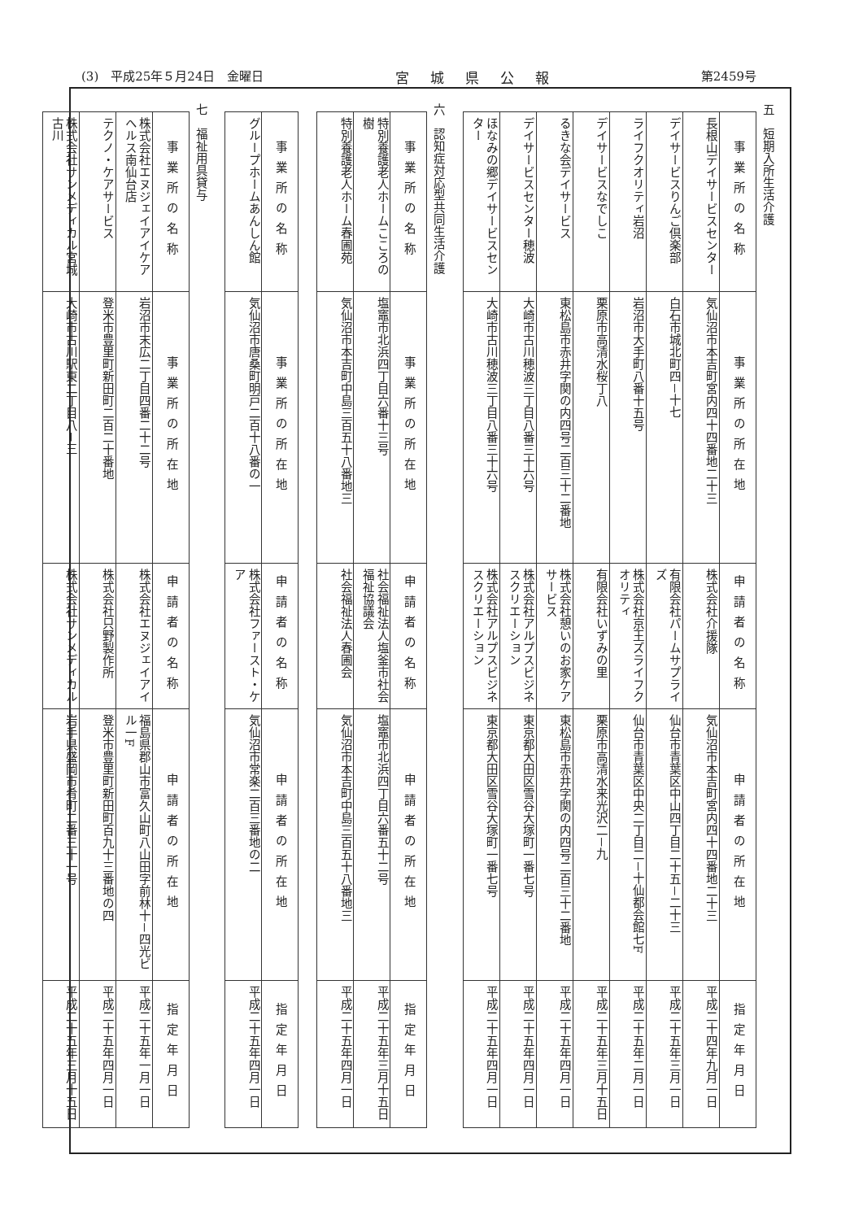(3)　平成25年５月24日　金曜日 宮城県公報 第2459号
五　短期入所生活介護
| 事業所の名称 | 事業所の所在地 | 申請者の名称 | 申請者の所在地 | 指定年月日 |
| --- | --- | --- | --- | --- |
| 長根山デイサービスセンター | 気仙沼市本吉町宮内四十四番地二十三 | 株式会社介援隊 | 気仙沼市本吉町宮内四十四番地二十三 | 平成二十四年九月一日 |
| デイサービスりんご倶楽部 | 白石市城北町四－十七 | 有限会社パームサプライズ | 仙台市青葉区中山四丁目二十五－二十三 | 平成二十五年三月一日 |
| ライフクオリティ岩沼 | 岩沼市大手町八番十五号 | 株式会社京王ズライフクオリティ | 仙台市青葉区中央二丁目二－十仙都会館七F | 平成二十五年二月一日 |
| デイサービスなでしこ | 栗原市高清水桜丁八 | 有限会社いずみの里 | 栗原市高清水来光沢二－九 | 平成二十五年三月十五日 |
| るきな会デイサービス | 東松島市赤井字関の内四号二百三十二番地 | 株式会社憩いのお家ケアサービス | 東松島市赤井字関の内四号二百三十二番地 | 平成二十五年四月一日 |
| デイサービスセンター穂波 | 大崎市古川穂波三丁目八番三十六号 | 株式会社アルプスビジネスクリエーション | 東京都大田区雪谷大塚町一番七号 | 平成二十五年四月一日 |
| ほなみの郷デイサービスセンター | 大崎市古川穂波三丁目八番三十六号 | 株式会社アルプスビジネスクリエーション | 東京都大田区雪谷大塚町一番七号 | 平成二十五年四月一日 |
六　認知症対応型共同生活介護
| 事業所の名称 | 事業所の所在地 | 申請者の名称 | 申請者の所在地 | 指定年月日 |
| --- | --- | --- | --- | --- |
| 特別養護老人ホームこころの樹 | 塩竈市北浜四丁目六番十三号 | 社会福祉法人塩釜市社会福祉協議会 | 塩竈市北浜四丁目六番五十二号 | 平成二十五年三月十五日 |
| 特別養護老人ホーム春圃苑 | 気仙沼市本吉町中島三百五十八番地三 | 社会福祉法人春圃会 | 気仙沼市本吉町中島三百五十八番地三 | 平成二十五年四月一日 |
| 事業所の名称 | 事業所の所在地 | 申請者の名称 | 申請者の所在地 | 指定年月日 |
| --- | --- | --- | --- | --- |
| グループホームあんしん館 | 気仙沼市唐桑町明戸二百十八番の一 | 株式会社ファースト・ケア | 気仙沼市常楽二百三番地の二 | 平成二十五年四月一日 |
七　福祉用具貸与
| 事業所の名称 | 事業所の所在地 | 申請者の名称 | 申請者の所在地 | 指定年月日 |
| --- | --- | --- | --- | --- |
| 株式会社エヌジェイアイケアヘルス南仙台店 | 岩沼市末広二丁目四番二十二号 | 株式会社エヌジェイアイ | 福島県郡山市富久山町八山田字前林十－四光ビル一F | 平成二十五年一月一日 |
| テクノ・ケアサービス | 登米市豊里町新田町二百二十番地 | 株式会社只野製作所 | 登米市豊里町新田町百九十三番地の四 | 平成二十五年四月一日 |
| 株式会社サンメディカル宮城古川 | 大崎市古川駅東二丁目八－三 | 株式会社サンメディカル | 岩手県盛岡市肴町二番三十一号 | 平成二十五年三月十五日 |